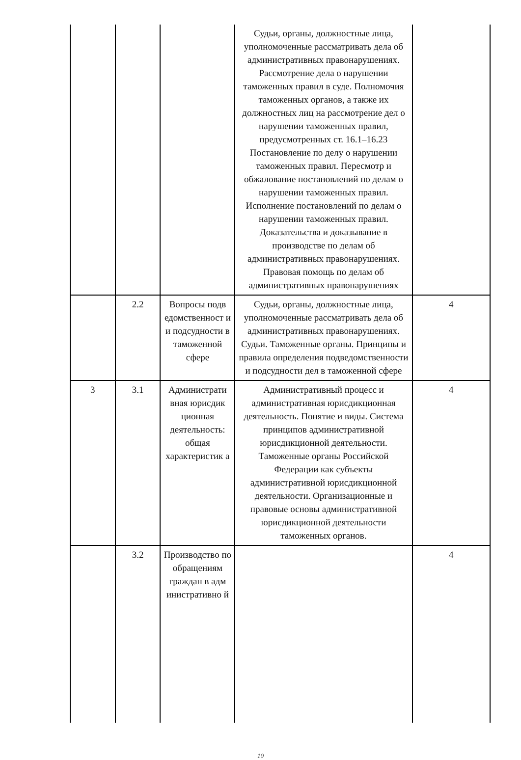| | | | Судьи, органы, должностные лица, уполномоченные рассматривать дела об административных правонарушениях. Рассмотрение дела о нарушении таможенных правил в суде. Полномочия таможенных органов, а также их должностных лиц на рассмотрение дел о нарушении таможенных правил, предусмотренных ст. 16.1–16.23 Постановление по делу о нарушении таможенных правил. Пересмотр и обжалование постановлений по делам о нарушении таможенных правил. Исполнение постановлений по делам о нарушении таможенных правил. Доказательства и доказывание в производстве по делам об административных правонарушениях. Правовая помощь по делам об административных правонарушениях | |
| | 2.2 | Вопросы подв едомственност и и подсудности в таможенной сфере | Судьи, органы, должностные лица, уполномоченные рассматривать дела об административных правонарушениях. Судьи. Таможенные органы. Принципы и правила определения подведомственности и подсудности дел в таможенной сфере | 4 |
| 3 | 3.1 | Администрати вная юрисдик ционная деятельность: общая характеристик а | Административный процесс и административная юрисдикционная деятельность. Понятие и виды. Система принципов административной юрисдикционной деятельности. Таможенные органы Российской Федерации как субъекты административной юрисдикционной деятельности. Организационные и правовые основы административной юрисдикционной деятельности таможенных органов. | 4 |
| | 3.2 | Производство по обращениям граждан в адм инистративно й | | 4 |
10